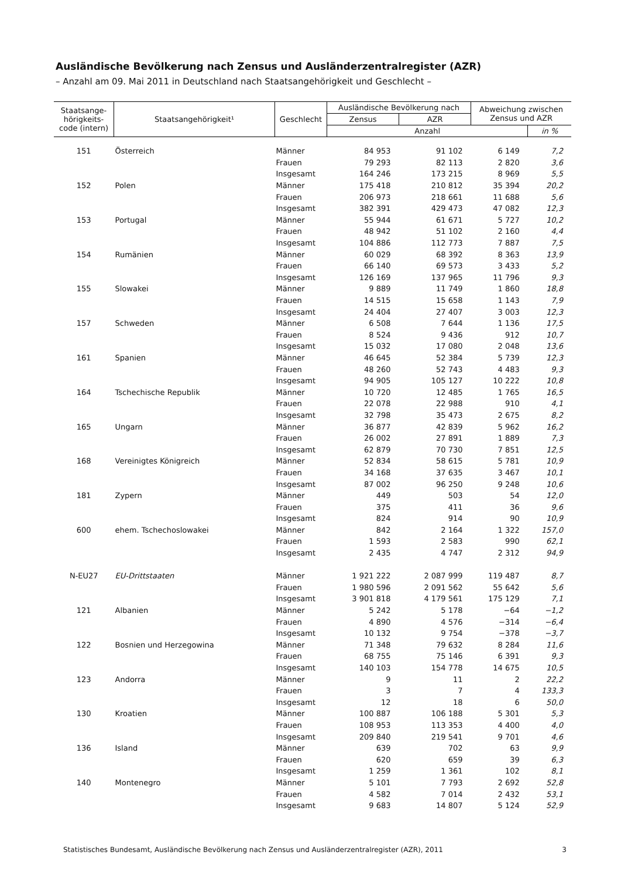Ausländische Bevölkerung nach Zensus und Ausländerzentralregister (AZR)
– Anzahl am 09. Mai 2011 in Deutschland nach Staatsangehörigkeit und Geschlecht –
| Staatsange- hörigkeits- code (intern) | Staatsangehörigkeit¹ | Geschlecht | Ausländische Bevölkerung nach | | Abweichung zwischen Zensus und AZR | |
| --- | --- | --- | --- | --- | --- | --- |
| | | | Zensus | AZR | | |
| | | | Anzahl | | | in % |
| 151 | Österreich | Männer | 84 953 | 91 102 | 6 149 | 7,2 |
| | | Frauen | 79 293 | 82 113 | 2 820 | 3,6 |
| | | Insgesamt | 164 246 | 173 215 | 8 969 | 5,5 |
| 152 | Polen | Männer | 175 418 | 210 812 | 35 394 | 20,2 |
| | | Frauen | 206 973 | 218 661 | 11 688 | 5,6 |
| | | Insgesamt | 382 391 | 429 473 | 47 082 | 12,3 |
| 153 | Portugal | Männer | 55 944 | 61 671 | 5 727 | 10,2 |
| | | Frauen | 48 942 | 51 102 | 2 160 | 4,4 |
| | | Insgesamt | 104 886 | 112 773 | 7 887 | 7,5 |
| 154 | Rumänien | Männer | 60 029 | 68 392 | 8 363 | 13,9 |
| | | Frauen | 66 140 | 69 573 | 3 433 | 5,2 |
| | | Insgesamt | 126 169 | 137 965 | 11 796 | 9,3 |
| 155 | Slowakei | Männer | 9 889 | 11 749 | 1 860 | 18,8 |
| | | Frauen | 14 515 | 15 658 | 1 143 | 7,9 |
| | | Insgesamt | 24 404 | 27 407 | 3 003 | 12,3 |
| 157 | Schweden | Männer | 6 508 | 7 644 | 1 136 | 17,5 |
| | | Frauen | 8 524 | 9 436 | 912 | 10,7 |
| | | Insgesamt | 15 032 | 17 080 | 2 048 | 13,6 |
| 161 | Spanien | Männer | 46 645 | 52 384 | 5 739 | 12,3 |
| | | Frauen | 48 260 | 52 743 | 4 483 | 9,3 |
| | | Insgesamt | 94 905 | 105 127 | 10 222 | 10,8 |
| 164 | Tschechische Republik | Männer | 10 720 | 12 485 | 1 765 | 16,5 |
| | | Frauen | 22 078 | 22 988 | 910 | 4,1 |
| | | Insgesamt | 32 798 | 35 473 | 2 675 | 8,2 |
| 165 | Ungarn | Männer | 36 877 | 42 839 | 5 962 | 16,2 |
| | | Frauen | 26 002 | 27 891 | 1 889 | 7,3 |
| | | Insgesamt | 62 879 | 70 730 | 7 851 | 12,5 |
| 168 | Vereinigtes Königreich | Männer | 52 834 | 58 615 | 5 781 | 10,9 |
| | | Frauen | 34 168 | 37 635 | 3 467 | 10,1 |
| | | Insgesamt | 87 002 | 96 250 | 9 248 | 10,6 |
| 181 | Zypern | Männer | 449 | 503 | 54 | 12,0 |
| | | Frauen | 375 | 411 | 36 | 9,6 |
| | | Insgesamt | 824 | 914 | 90 | 10,9 |
| 600 | ehem. Tschechoslowakei | Männer | 842 | 2 164 | 1 322 | 157,0 |
| | | Frauen | 1 593 | 2 583 | 990 | 62,1 |
| | | Insgesamt | 2 435 | 4 747 | 2 312 | 94,9 |
| N-EU27 | EU-Drittstaaten | Männer | 1 921 222 | 2 087 999 | 119 487 | 8,7 |
| | | Frauen | 1 980 596 | 2 091 562 | 55 642 | 5,6 |
| | | Insgesamt | 3 901 818 | 4 179 561 | 175 129 | 7,1 |
| 121 | Albanien | Männer | 5 242 | 5 178 | −64 | −1,2 |
| | | Frauen | 4 890 | 4 576 | −314 | −6,4 |
| | | Insgesamt | 10 132 | 9 754 | −378 | −3,7 |
| 122 | Bosnien und Herzegowina | Männer | 71 348 | 79 632 | 8 284 | 11,6 |
| | | Frauen | 68 755 | 75 146 | 6 391 | 9,3 |
| | | Insgesamt | 140 103 | 154 778 | 14 675 | 10,5 |
| 123 | Andorra | Männer | 9 | 11 | 2 | 22,2 |
| | | Frauen | 3 | 7 | 4 | 133,3 |
| | | Insgesamt | 12 | 18 | 6 | 50,0 |
| 130 | Kroatien | Männer | 100 887 | 106 188 | 5 301 | 5,3 |
| | | Frauen | 108 953 | 113 353 | 4 400 | 4,0 |
| | | Insgesamt | 209 840 | 219 541 | 9 701 | 4,6 |
| 136 | Island | Männer | 639 | 702 | 63 | 9,9 |
| | | Frauen | 620 | 659 | 39 | 6,3 |
| | | Insgesamt | 1 259 | 1 361 | 102 | 8,1 |
| 140 | Montenegro | Männer | 5 101 | 7 793 | 2 692 | 52,8 |
| | | Frauen | 4 582 | 7 014 | 2 432 | 53,1 |
| | | Insgesamt | 9 683 | 14 807 | 5 124 | 52,9 |
Statistisches Bundesamt, Ausländische Bevölkerung nach Zensus und Ausländerzentralregister (AZR), 2011 3